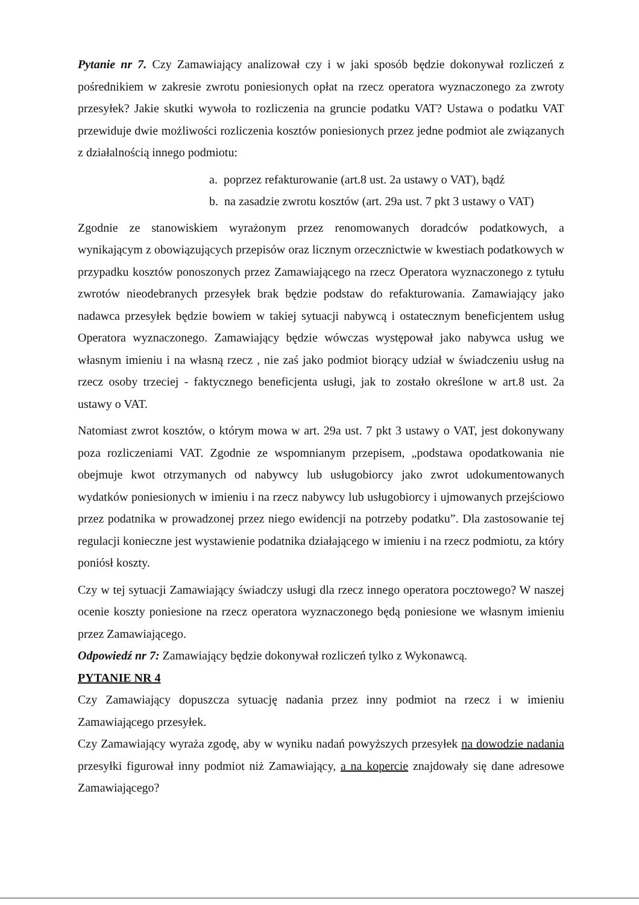Pytanie nr 7. Czy Zamawiający analizował czy i w jaki sposób będzie dokonywał rozliczeń z pośrednikiem w zakresie zwrotu poniesionych opłat na rzecz operatora wyznaczonego za zwroty przesyłek? Jakie skutki wywoła to rozliczenia na gruncie podatku VAT? Ustawa o podatku VAT przewiduje dwie możliwości rozliczenia kosztów poniesionych przez jedne podmiot ale związanych z działalnością innego podmiotu:
a. poprzez refakturowanie (art.8 ust. 2a ustawy o VAT), bądź
b. na zasadzie zwrotu kosztów (art. 29a ust. 7 pkt 3 ustawy o VAT)
Zgodnie ze stanowiskiem wyrażonym przez renomowanych doradców podatkowych, a wynikającym z obowiązujących przepisów oraz licznym orzecznictwie w kwestiach podatkowych w przypadku kosztów ponoszonych przez Zamawiającego na rzecz Operatora wyznaczonego z tytułu zwrotów nieodebranych przesyłek brak będzie podstaw do refakturowania. Zamawiający jako nadawca przesyłek będzie bowiem w takiej sytuacji nabywcą i ostatecznym beneficjentem usług Operatora wyznaczonego. Zamawiający będzie wówczas występował jako nabywca usług we własnym imieniu i na własną rzecz , nie zaś jako podmiot biorący udział w świadczeniu usług na rzecz osoby trzeciej - faktycznego beneficjenta usługi, jak to zostało określone w art.8 ust. 2a ustawy o VAT.
Natomiast zwrot kosztów, o którym mowa w art. 29a ust. 7 pkt 3 ustawy o VAT, jest dokonywany poza rozliczeniami VAT. Zgodnie ze wspomnianym przepisem, „podstawa opodatkowania nie obejmuje kwot otrzymanych od nabywcy lub usługobiorcy jako zwrot udokumentowanych wydatków poniesionych w imieniu i na rzecz nabywcy lub usługobiorcy i ujmowanych przejściowo przez podatnika w prowadzonej przez niego ewidencji na potrzeby podatku”. Dla zastosowanie tej regulacji konieczne jest wystawienie podatnika działającego w imieniu i na rzecz podmiotu, za który poniósł koszty.
Czy w tej sytuacji Zamawiający świadczy usługi dla rzecz innego operatora pocztowego? W naszej ocenie koszty poniesione na rzecz operatora wyznaczonego będą poniesione we własnym imieniu przez Zamawiającego.
Odpowiedź nr 7: Zamawiający będzie dokonywał rozliczeń tylko z Wykonawcą.
PYTANIE NR 4
Czy Zamawiający dopuszcza sytuację nadania przez inny podmiot na rzecz i w imieniu Zamawiającego przesyłek.
Czy Zamawiający wyraża zgodę, aby w wyniku nadań powyższych przesyłek na dowodzie nadania przesyłki figurował inny podmiot niż Zamawiający, a na kopercie znajdowały się dane adresowe Zamawiającego?